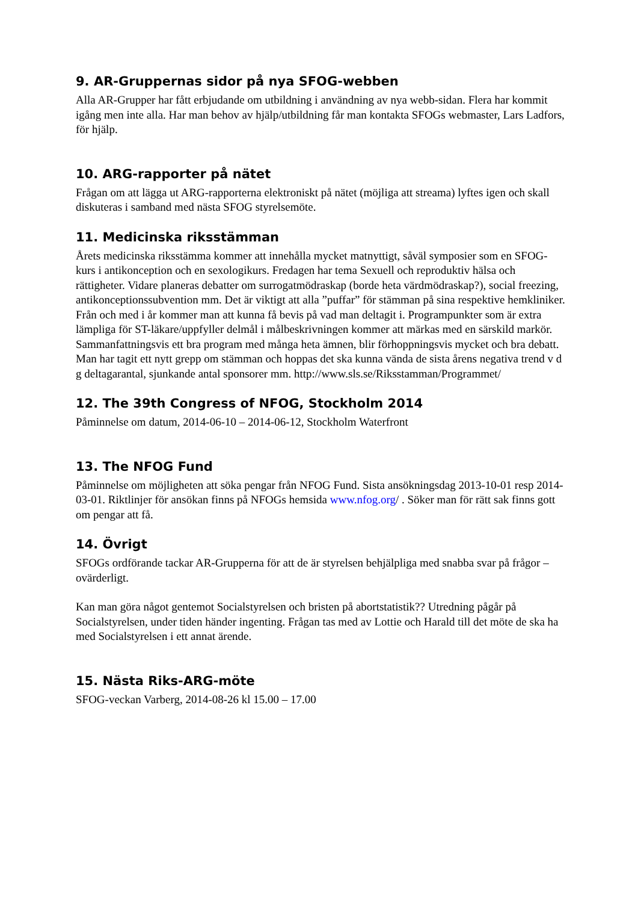9. AR-Gruppernas sidor på nya SFOG-webben
Alla AR-Grupper har fått erbjudande om utbildning i användning av nya webb-sidan. Flera har kommit igång men inte alla. Har man behov av hjälp/utbildning får man kontakta SFOGs webmaster, Lars Ladfors, för hjälp.
10. ARG-rapporter på nätet
Frågan om att lägga ut ARG-rapporterna elektroniskt på nätet (möjliga att streama) lyftes igen och skall diskuteras i samband med nästa SFOG styrelsemöte.
11. Medicinska riksstämman
Årets medicinska riksstämma kommer att innehålla mycket matnyttigt, såväl symposier som en SFOG-kurs i antikonception och en sexologikurs. Fredagen har tema Sexuell och reproduktiv hälsa och rättigheter. Vidare planeras debatter om surrogatmödraskap (borde heta värdmödraskap?), social freezing, antikonceptionssubvention mm. Det är viktigt att alla ”puffar” för stämman på sina respektive hemkliniker. Från och med i år kommer man att kunna få bevis på vad man deltagit i. Programpunkter som är extra lämpliga för ST-läkare/uppfyller delmål i målbeskrivningen kommer att märkas med en särskild markör. Sammanfattningsvis ett bra program med många heta ämnen, blir förhoppningsvis mycket och bra debatt. Man har tagit ett nytt grepp om stämman och hoppas det ska kunna vända de sista årens negativa trend v d g deltagarantal, sjunkande antal sponsorer mm. http://www.sls.se/Riksstamman/Programmet/
12. The 39th Congress of NFOG, Stockholm 2014
Påminnelse om datum, 2014-06-10 – 2014-06-12, Stockholm Waterfront
13. The NFOG Fund
Påminnelse om möjligheten att söka pengar från NFOG Fund. Sista ansökningsdag 2013-10-01 resp 2014-03-01. Riktlinjer för ansökan finns på NFOGs hemsida www.nfog.org/ . Söker man för rätt sak finns gott om pengar att få.
14. Övrigt
SFOGs ordförande tackar AR-Grupperna för att de är styrelsen behjälpliga med snabba svar på frågor – ovärderligt.
Kan man göra något gentemot Socialstyrelsen och bristen på abortstatistik?? Utredning pågår på Socialstyrelsen, under tiden händer ingenting. Frågan tas med av Lottie och Harald till det möte de ska ha med Socialstyrelsen i ett annat ärende.
15. Nästa Riks-ARG-möte
SFOG-veckan Varberg, 2014-08-26 kl 15.00 – 17.00